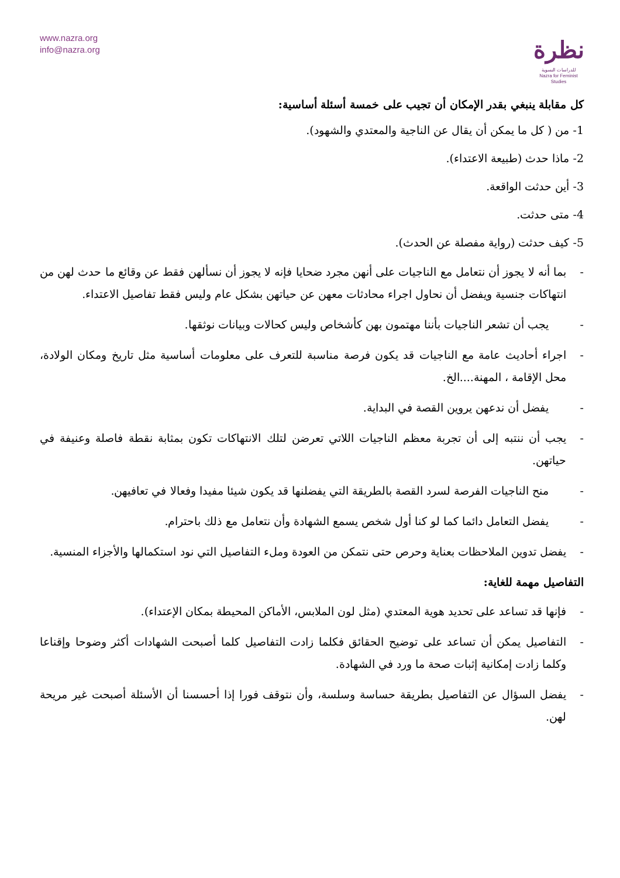www.nazra.org
info@nazra.org
نظرة
للدراسات النسوية
Nazra for Feminist Studies
كل مقابلة ينبغي بقدر الإمكان أن تجيب على خمسة أسئلة أساسية:
1- من ( كل ما يمكن أن يقال عن الناجية والمعتدي والشهود).
2- ماذا حدث (طبيعة الاعتداء).
3- أين حدثت الواقعة.
4- متى حدثت.
5- كيف حدثت (رواية مفصلة عن الحدث).
- بما أنه لا يجوز أن نتعامل مع الناجيات على أنهن مجرد ضحايا فإنه لا يجوز أن نسألهن فقط عن وقائع ما حدث لهن من انتهاكات جنسية ويفضل أن نحاول اجراء محادثات معهن عن حياتهن بشكل عام وليس فقط تفاصيل الاعتداء.
- يجب أن تشعر الناجيات بأننا مهتمون بهن كأشخاص وليس كحالات وبيانات نوثقها.
- اجراء أحاديث عامة مع الناجيات قد يكون فرصة مناسبة للتعرف على معلومات أساسية مثل تاريخ ومكان الولادة، محل الإقامة ، المهنة....الخ.
- يفضل أن ندعهن يروين القصة في البداية.
- يجب أن ننتبه إلى أن تجربة معظم الناجيات اللاتي تعرضن لتلك الانتهاكات تكون بمثابة نقطة فاصلة وعنيفة في حياتهن.
- منح الناجيات الفرصة لسرد القصة بالطريقة التي يفضلنها قد يكون شيئا مفيدا وفعالا في تعافيهن.
- يفضل التعامل دائما كما لو كنا أول شخص يسمع الشهادة وأن نتعامل مع ذلك باحترام.
- يفضل تدوين الملاحظات بعناية وحرص حتى نتمكن من العودة وملء التفاصيل التي نود استكمالها والأجزاء المنسية.
التفاصيل مهمة للغاية:
- فإنها قد تساعد على تحديد هوية المعتدي (مثل لون الملابس، الأماكن المحيطة بمكان الإعتداء).
- التفاصيل يمكن أن تساعد على توضيح الحقائق فكلما زادت التفاصيل كلما أصبحت الشهادات أكثر وضوحا وإقناعا وكلما زادت إمكانية إثبات صحة ما ورد في الشهادة.
- يفضل السؤال عن التفاصيل بطريقة حساسة وسلسة، وأن نتوقف فورا إذا أحسسنا أن الأسئلة أصبحت غير مريحة لهن.